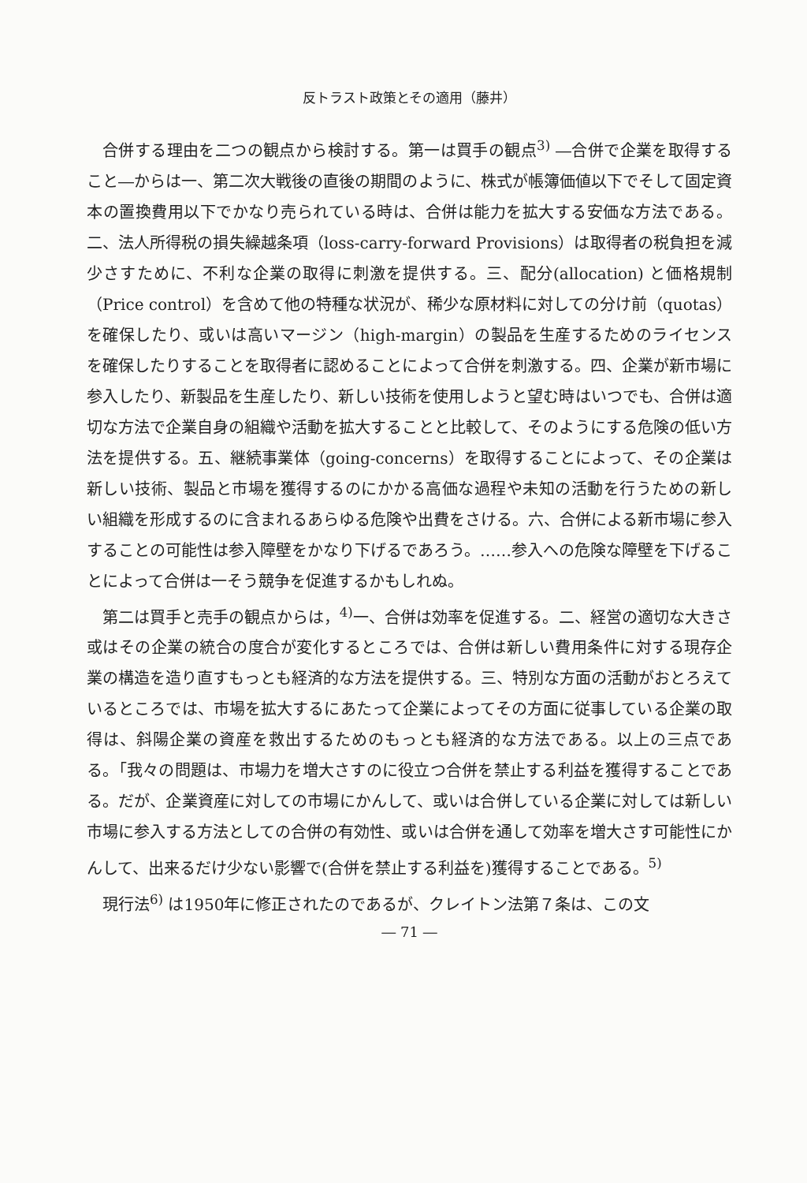反トラスト政策とその適用（藤井）
合併する理由を二つの観点から検討する。第一は買手の観点<sup>3)</sup> ―合併で企業を取得すること―からは一、第二次大戦後の直後の期間のように、株式が帳簿価値以下でそして固定資本の置換費用以下でかなり売られている時は、合併は能力を拡大する安価な方法である。 二、法人所得税の損失繰越条項（loss-carry-forward Provisions）は取得者の税負担を減少さすために、不利な企業の取得に刺激を提供する。三、配分(allocation) と価格規制（Price control）を含めて他の特種な状況が、稀少な原材料に対しての分け前（quotas）を確保したり、或いは高いマージン（high-margin）の製品を生産するためのライセンスを確保したりすることを取得者に認めることによって合併を刺激する。四、企業が新市場に参入したり、新製品を生産したり、新しい技術を使用しようと望む時はいつでも、合併は適切な方法で企業自身の組織や活動を拡大することと比較して、そのようにする危険の低い方法を提供する。五、継続事業体（going-concerns）を取得することによって、その企業は新しい技術、製品と市場を獲得するのにかかる高価な過程や未知の活動を行うための新しい組織を形成するのに含まれるあらゆる危険や出費をさける。六、合併による新市場に参入することの可能性は参入障壁をかなり下げるであろう。……参入への危険な障壁を下げることによって合併は一そう競争を促進するかもしれぬ。
第二は買手と売手の観点からは，<sup>4)</sup>一、合併は効率を促進する。二、経営の適切な大きさ或はその企業の統合の度合が変化するところでは、合併は新しい費用条件に対する現存企業の構造を造り直すもっとも経済的な方法を提供する。三、特別な方面の活動がおとろえているところでは、市場を拡大するにあたって企業によってその方面に従事している企業の取得は、斜陽企業の資産を救出するためのもっとも経済的な方法である。以上の三点である。「我々の問題は、市場力を増大さすのに役立つ合併を禁止する利益を獲得することである。だが、企業資産に対しての市場にかんして、或いは合併している企業に対しては新しい市場に参入する方法としての合併の有効性、或いは合併を通して効率を増大さす可能性にかんして、出来るだけ少ない影響で(合併を禁止する利益を)獲得することである。<sup>5)</sup>
現行法<sup>6)</sup> は1950年に修正されたのであるが、クレイトン法第７条は、この文
― 71 ―